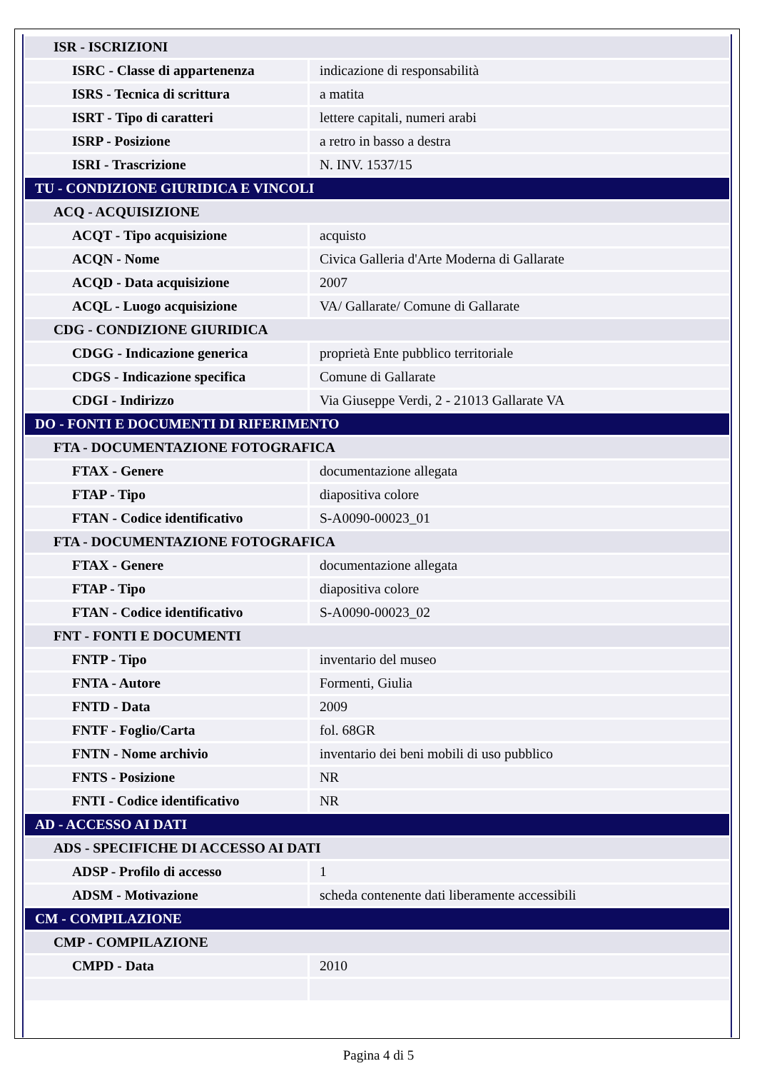| ISR - ISCRIZIONI | |
| ISRC - Classe di appartenenza | indicazione di responsabilità |
| ISRS - Tecnica di scrittura | a matita |
| ISRT - Tipo di caratteri | lettere capitali, numeri arabi |
| ISRP - Posizione | a retro in basso a destra |
| ISRI - Trascrizione | N. INV. 1537/15 |
| TU - CONDIZIONE GIURIDICA E VINCOLI | |
| ACQ - ACQUISIZIONE | |
| ACQT - Tipo acquisizione | acquisto |
| ACQN - Nome | Civica Galleria d'Arte Moderna di Gallarate |
| ACQD - Data acquisizione | 2007 |
| ACQL - Luogo acquisizione | VA/ Gallarate/ Comune di Gallarate |
| CDG - CONDIZIONE GIURIDICA | |
| CDGG - Indicazione generica | proprietà Ente pubblico territoriale |
| CDGS - Indicazione specifica | Comune di Gallarate |
| CDGI - Indirizzo | Via Giuseppe Verdi, 2 - 21013 Gallarate VA |
| DO - FONTI E DOCUMENTI DI RIFERIMENTO | |
| FTA - DOCUMENTAZIONE FOTOGRAFICA | |
| FTAX - Genere | documentazione allegata |
| FTAP - Tipo | diapositiva colore |
| FTAN - Codice identificativo | S-A0090-00023_01 |
| FTA - DOCUMENTAZIONE FOTOGRAFICA | |
| FTAX - Genere | documentazione allegata |
| FTAP - Tipo | diapositiva colore |
| FTAN - Codice identificativo | S-A0090-00023_02 |
| FNT - FONTI E DOCUMENTI | |
| FNTP - Tipo | inventario del museo |
| FNTA - Autore | Formenti, Giulia |
| FNTD - Data | 2009 |
| FNTF - Foglio/Carta | fol. 68GR |
| FNTN - Nome archivio | inventario dei beni mobili di uso pubblico |
| FNTS - Posizione | NR |
| FNTI - Codice identificativo | NR |
| AD - ACCESSO AI DATI | |
| ADS - SPECIFICHE DI ACCESSO AI DATI | |
| ADSP - Profilo di accesso | 1 |
| ADSM - Motivazione | scheda contenente dati liberamente accessibili |
| CM - COMPILAZIONE | |
| CMP - COMPILAZIONE | |
| CMPD - Data | 2010 |
Pagina 4 di 5